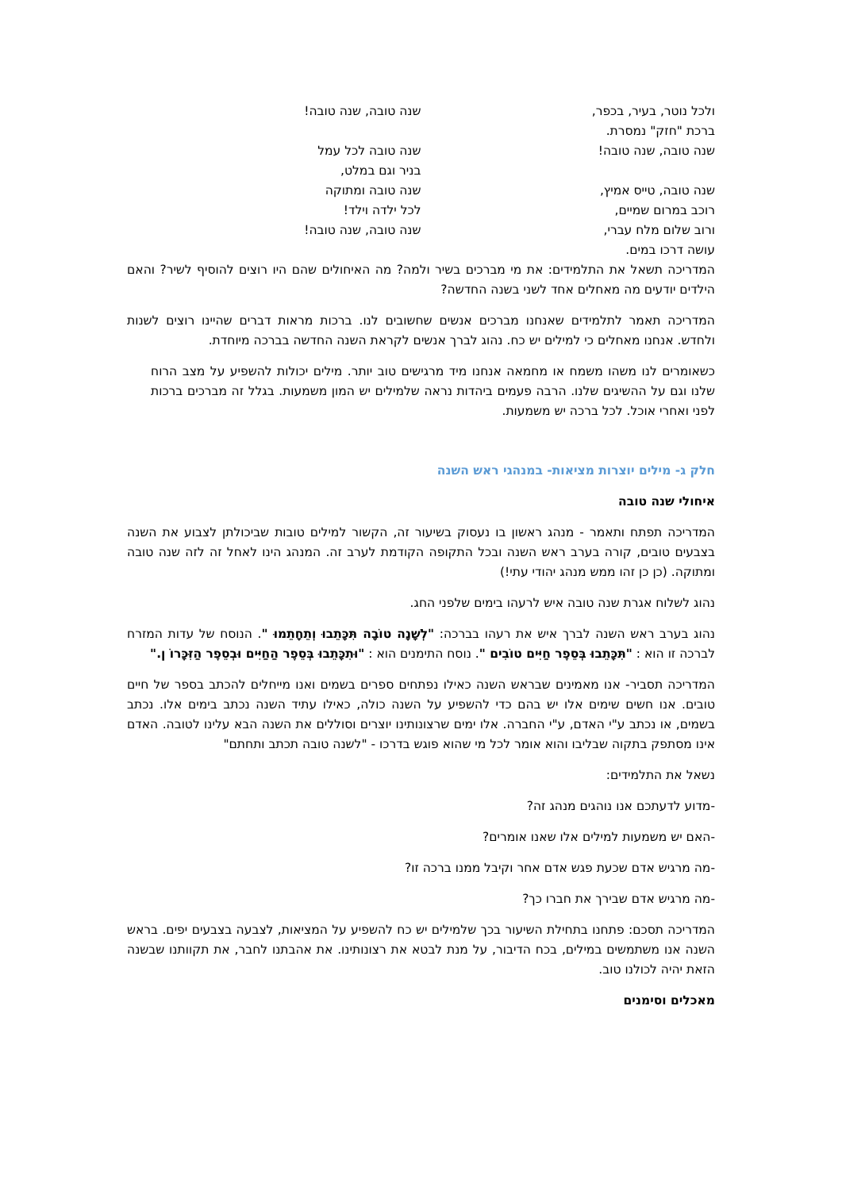ולכל נוטר, בעיר, בכפר,
ברכת "חזק" נמסרת.
שנה טובה, שנה טובה!
שנה טובה, טייס אמיץ,
רוכב במרום שמיים,
ורוב שלום מלח עברי,
עושה דרכו במים.
שנה טובה, שנה טובה!
שנה טובה לכל עמל
בניר וגם במלט,
שנה טובה ומתוקה
לכל ילדה וילד!
שנה טובה, שנה טובה!
המדריכה תשאל את התלמידים: את מי מברכים בשיר ולמה? מה האיחולים שהם היו רוצים להוסיף לשיר? והאם הילדים יודעים מה מאחלים אחד לשני בשנה החדשה?
המדריכה תאמר לתלמידים שאנחנו מברכים אנשים שחשובים לנו. ברכות מראות דברים שהיינו רוצים לשנות ולחדש. אנחנו מאחלים כי למילים יש כח. נהוג לברך אנשים לקראת השנה החדשה בברכה מיוחדת.
כשאומרים לנו משהו משמח או מחמאה אנחנו מיד מרגישים טוב יותר. מילים יכולות להשפיע על מצב הרוח שלנו וגם על ההשיגים שלנו. הרבה פעמים ביהדות נראה שלמילים יש המון משמעות. בגלל זה מברכים ברכות לפני ואחרי אוכל. לכל ברכה יש משמעות.
חלק ג- מילים יוצרות מציאות- במנהגי ראש השנה
איחולי שנה טובה
המדריכה תפתח ותאמר - מנהג ראשון בו נעסוק בשיעור זה, הקשור למילים טובות שביכולתן לצבוע את השנה בצבעים טובים, קורה בערב ראש השנה ובכל התקופה הקודמת לערב זה. המנהג הינו לאחל זה לזה שנה טובה ומתוקה. (כן כן זהו ממש מנהג יהודי עתי!)
נהוג לשלוח אגרת שנה טובה איש לרעהו בימים שלפני החג.
נהוג בערב ראש השנה לברך איש את רעהו בברכה: "לְשָׁנָה טוֹבָה תִּכָּתֵבוּ וְתֵחָתֵמוּ ". הנוסח של עדות המזרח לברכה זו הוא : "תִּכָּתֵבוּ בְּסֵפֶר חַיִּים טוֹבִים ". נוסח התימנים הוא : "וּתִכָּתֵבוּ בְּסֵפֶר הַחַיִּים וּבְסֵפֶר הַזִּכָּרוֹ ן."
המדריכה תסביר- אנו מאמינים שבראש השנה כאילו נפתחים ספרים בשמים ואנו מייחלים להכתב בספר של חיים טובים. אנו חשים שימים אלו יש בהם כדי להשפיע על השנה כולה, כאילו עתיד השנה נכתב בימים אלו. נכתב בשמים, או נכתב ע"י האדם, ע"י החברה. אלו ימים שרצונותינו יוצרים וסוללים את השנה הבא עלינו לטובה. האדם אינו מסתפק בתקוה שבליבו והוא אומר לכל מי שהוא פוגש בדרכו - "לשנה טובה תכתב ותחתם"
נשאל את התלמידים:
-מדוע לדעתכם אנו נוהגים מנהג זה?
-האם יש משמעות למילים אלו שאנו אומרים?
-מה מרגיש אדם שכעת פגש אדם אחר וקיבל ממנו ברכה זו?
-מה מרגיש אדם שבירך את חברו כך?
המדריכה תסכם: פתחנו בתחילת השיעור בכך שלמילים יש כח להשפיע על המציאות, לצבעה בצבעים יפים. בראש השנה אנו משתמשים במילים, בכח הדיבור, על מנת לבטא את רצונותינו. את אהבתנו לחבר, את תקוותנו שבשנה הזאת יהיה לכולנו טוב.
מאכלים וסימנים